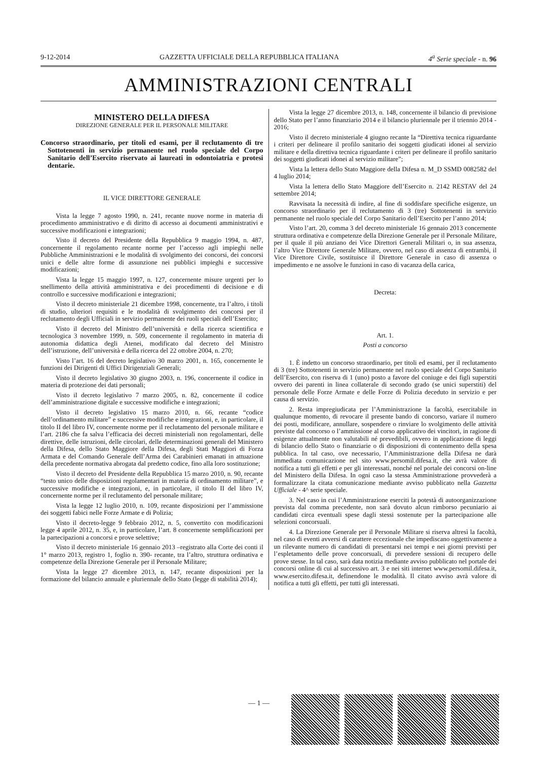9-12-2014 GAZZETTA UFFICIALE DELLA REPUBBLICA ITALIANA 4<sup>a</sup> Serie speciale - n. 96
AMMINISTRAZIONI CENTRALI
MINISTERO DELLA DIFESA
DIREZIONE GENERALE PER IL PERSONALE MILITARE
Concorso straordinario, per titoli ed esami, per il reclutamento di tre Sottotenenti in servizio permanente nel ruolo speciale del Corpo Sanitario dell’Esercito riservato ai laureati in odontoiatria e protesi dentarie.
IL VICE DIRETTORE GENERALE
Vista la legge 7 agosto 1990, n. 241, recante nuove norme in materia di procedimento amministrativo e di diritto di accesso ai documenti amministrativi e successive modificazioni e integrazioni;
Visto il decreto del Presidente della Repubblica 9 maggio 1994, n. 487, concernente il regolamento recante norme per l’accesso agli impieghi nelle Pubbliche Amministrazioni e le modalità di svolgimento dei concorsi, dei concorsi unici e delle altre forme di assunzione nei pubblici impieghi e successive modificazioni;
Vista la legge 15 maggio 1997, n. 127, concernente misure urgenti per lo snellimento della attività amministrativa e dei procedimenti di decisione e di controllo e successive modificazioni e integrazioni;
Visto il decreto ministeriale 21 dicembre 1998, concernente, tra l’altro, i titoli di studio, ulteriori requisiti e le modalità di svolgimento dei concorsi per il reclutamento degli Ufficiali in servizio permanente dei ruoli speciali dell’Esercito;
Visto il decreto del Ministro dell’università e della ricerca scientifica e tecnologica 3 novembre 1999, n. 509, concernente il regolamento in materia di autonomia didattica degli Atenei, modificato dal decreto del Ministro dell’istruzione, dell’università e della ricerca del 22 ottobre 2004, n. 270;
Visto l’art. 16 del decreto legislativo 30 marzo 2001, n. 165, concernente le funzioni dei Dirigenti di Uffici Dirigenziali Generali;
Visto il decreto legislativo 30 giugno 2003, n. 196, concernente il codice in materia di protezione dei dati personali;
Visto il decreto legislativo 7 marzo 2005, n. 82, concernente il codice dell’amministrazione digitale e successive modifiche e integrazioni;
Visto il decreto legislativo 15 marzo 2010, n. 66, recante “codice dell’ordinamento militare” e successive modifiche e integrazioni, e, in particolare, il titolo II del libro IV, concernente norme per il reclutamento del personale militare e l’art. 2186 che fa salva l’efficacia dei decreti ministeriali non regolamentari, delle direttive, delle istruzioni, delle circolari, delle determinazioni generali del Ministero della Difesa, dello Stato Maggiore della Difesa, degli Stati Maggiori di Forza Armata e del Comando Generale dell’Arma dei Carabinieri emanati in attuazione della precedente normativa abrogata dal predetto codice, fino alla loro sostituzione;
Visto il decreto del Presidente della Repubblica 15 marzo 2010, n. 90, recante “testo unico delle disposizioni regolamentari in materia di ordinamento militare”, e successive modifiche e integrazioni, e, in particolare, il titolo II del libro IV, concernente norme per il reclutamento del personale militare;
Vista la legge 12 luglio 2010, n. 109, recante disposizioni per l’ammissione dei soggetti fabici nelle Forze Armate e di Polizia;
Visto il decreto-legge 9 febbraio 2012, n. 5, convertito con modificazioni legge 4 aprile 2012, n. 35, e, in particolare, l’art. 8 concernente semplificazioni per la partecipazioni a concorsi e prove selettive;
Visto il decreto ministeriale 16 gennaio 2013 –registrato alla Corte dei conti il 1° marzo 2013, registro 1, foglio n. 390- recante, tra l’altro, struttura ordinativa e competenze della Direzione Generale per il Personale Militare;
Vista la legge 27 dicembre 2013, n. 147, recante disposizioni per la formazione del bilancio annuale e pluriennale dello Stato (legge di stabilità 2014);
Vista la legge 27 dicembre 2013, n. 148, concernente il bilancio di previsione dello Stato per l’anno finanziario 2014 e il bilancio pluriennale per il triennio 2014 - 2016;
Visto il decreto ministeriale 4 giugno recante la “Direttiva tecnica riguardante i criteri per delineare il profilo sanitario dei soggetti giudicati idonei al servizio militare e della direttiva tecnica riguardante i criteri per delineare il profilo sanitario dei soggetti giudicati idonei al servizio militare”;
Vista la lettera dello Stato Maggiore della Difesa n. M_D SSMD 0082582 del 4 luglio 2014;
Vista la lettera dello Stato Maggiore dell’Esercito n. 2142 RESTAV del 24 settembre 2014;
Ravvisata la necessità di indire, al fine di soddisfare specifiche esigenze, un concorso straordinario per il reclutamento di 3 (tre) Sottotenenti in servizio permanente nel ruolo speciale del Corpo Sanitario dell’Esercito per l’anno 2014;
Visto l’art. 20, comma 3 del decreto ministeriale 16 gennaio 2013 concernente struttura ordinativa e competenze della Direzione Generale per il Personale Militare, per il quale il più anziano dei Vice Direttori Generali Militari o, in sua assenza, l’altro Vice Direttore Generale Militare, ovvero, nel caso di assenza di entrambi, il Vice Direttore Civile, sostituisce il Direttore Generale in caso di assenza o impedimento e ne assolve le funzioni in caso di vacanza della carica,
Decreta:
Art. 1.
Posti a concorso
1. È indetto un concorso straordinario, per titoli ed esami, per il reclutamento di 3 (tre) Sottotenenti in servizio permanente nel ruolo speciale del Corpo Sanitario dell’Esercito, con riserva di 1 (uno) posto a favore del coniuge e dei figli superstiti ovvero dei parenti in linea collaterale di secondo grado (se unici superstiti) del personale delle Forze Armate e delle Forze di Polizia deceduto in servizio e per causa di servizio.
2. Resta impregiudicata per l’Amministrazione la facoltà, esercitabile in qualunque momento, di revocare il presente bando di concorso, variare il numero dei posti, modificare, annullare, sospendere o rinviare lo svolgimento delle attività previste dal concorso o l’ammissione al corso applicativo dei vincitori, in ragione di esigenze attualmente non valutabili né prevedibili, ovvero in applicazione di leggi di bilancio dello Stato o finanziarie o di disposizioni di contenimento della spesa pubblica. In tal caso, ove necessario, l’Amministrazione della Difesa ne darà immediata comunicazione nel sito www.persomil.difesa.it, che avrà valore di notifica a tutti gli effetti e per gli interessati, nonché nel portale dei concorsi on-line del Ministero della Difesa. In ogni caso la stessa Amministrazione provvederà a formalizzare la citata comunicazione mediante avviso pubblicato nella Gazzetta Ufficiale - 4^ serie speciale.
3. Nel caso in cui l’Amministrazione eserciti la potestà di autoorganizzazione prevista dal comma precedente, non sarà dovuto alcun rimborso pecuniario ai candidati circa eventuali spese dagli stessi sostenute per la partecipazione alle selezioni concorsuali.
4. La Direzione Generale per il Personale Militare si riserva altresì la facoltà, nel caso di eventi avversi di carattere eccezionale che impediscano oggettivamente a un rilevante numero di candidati di presentarsi nei tempi e nei giorni previsti per l’espletamento delle prove concorsuali, di prevedere sessioni di recupero delle prove stesse. In tal caso, sarà data notizia mediante avviso pubblicato nel portale dei concorsi online di cui al successivo art. 3 e nei siti internet www.persomil.difesa.it, www.esercito.difesa.it, definendone le modalità. Il citato avviso avrà valore di notifica a tutti gli effetti, per tutti gli interessati.
— 1 —